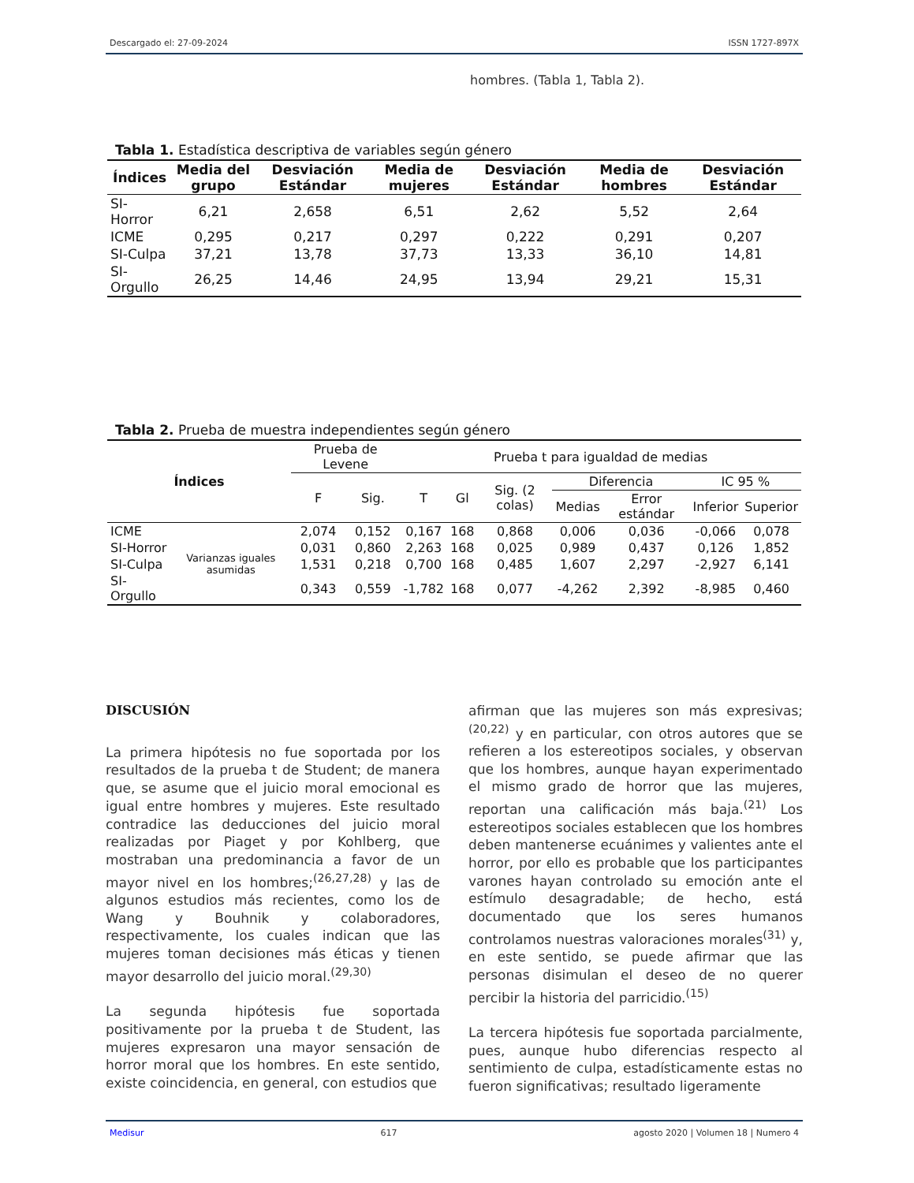Descargado el: 27-09-2024 ISSN 1727-897X
hombres. (Tabla 1, Tabla 2).
Tabla 1. Estadística descriptiva de variables según género
| Índices | Media del grupo | Desviación Estándar | Media de mujeres | Desviación Estándar | Media de hombres | Desviación Estándar |
| --- | --- | --- | --- | --- | --- | --- |
| SI-Horror | 6,21 | 2,658 | 6,51 | 2,62 | 5,52 | 2,64 |
| ICME | 0,295 | 0,217 | 0,297 | 0,222 | 0,291 | 0,207 |
| SI-Culpa | 37,21 | 13,78 | 37,73 | 13,33 | 36,10 | 14,81 |
| SI-Orgullo | 26,25 | 14,46 | 24,95 | 13,94 | 29,21 | 15,31 |
Tabla 2. Prueba de muestra independientes según género
| Índices | | Prueba de Levene | | Prueba t para igualdad de medias | | | | | | |
| | | F | Sig. | T | Gl | Sig. (2 colas) | Diferencia | | IC 95 % | |
| | | | | | | | Medias | Error estándar | Inferior | Superior |
| ICME | Varianzas iguales asumidas | 2,074 | 0,152 | 0,167 | 168 | 0,868 | 0,006 | 0,036 | -0,066 | 0,078 |
| SI-Horror | | 0,031 | 0,860 | 2,263 | 168 | 0,025 | 0,989 | 0,437 | 0,126 | 1,852 |
| SI-Culpa | | 1,531 | 0,218 | 0,700 | 168 | 0,485 | 1,607 | 2,297 | -2,927 | 6,141 |
| SI-Orgullo | | 0,343 | 0,559 | -1,782 | 168 | 0,077 | -4,262 | 2,392 | -8,985 | 0,460 |
DISCUSIÓN
La primera hipótesis no fue soportada por los resultados de la prueba t de Student; de manera que, se asume que el juicio moral emocional es igual entre hombres y mujeres. Este resultado contradice las deducciones del juicio moral realizadas por Piaget y por Kohlberg, que mostraban una predominancia a favor de un mayor nivel en los hombres;<sup>(26,27,28)</sup> y las de algunos estudios más recientes, como los de Wang y Bouhnik y colaboradores, respectivamente, los cuales indican que las mujeres toman decisiones más éticas y tienen mayor desarrollo del juicio moral.<sup>(29,30)</sup>
La segunda hipótesis fue soportada positivamente por la prueba t de Student, las mujeres expresaron una mayor sensación de horror moral que los hombres. En este sentido, existe coincidencia, en general, con estudios que
afirman que las mujeres son más expresivas;<sup>(20,22)</sup> y en particular, con otros autores que se refieren a los estereotipos sociales, y observan que los hombres, aunque hayan experimentado el mismo grado de horror que las mujeres, reportan una calificación más baja.<sup>(21)</sup> Los estereotipos sociales establecen que los hombres deben mantenerse ecuánimes y valientes ante el horror, por ello es probable que los participantes varones hayan controlado su emoción ante el estímulo desagradable; de hecho, está documentado que los seres humanos controlamos nuestras valoraciones morales<sup>(31)</sup> y, en este sentido, se puede afirmar que las personas disimulan el deseo de no querer percibir la historia del parricidio.<sup>(15)</sup>
La tercera hipótesis fue soportada parcialmente, pues, aunque hubo diferencias respecto al sentimiento de culpa, estadísticamente estas no fueron significativas; resultado ligeramente
Medisur 617 agosto 2020 | Volumen 18 | Numero 4